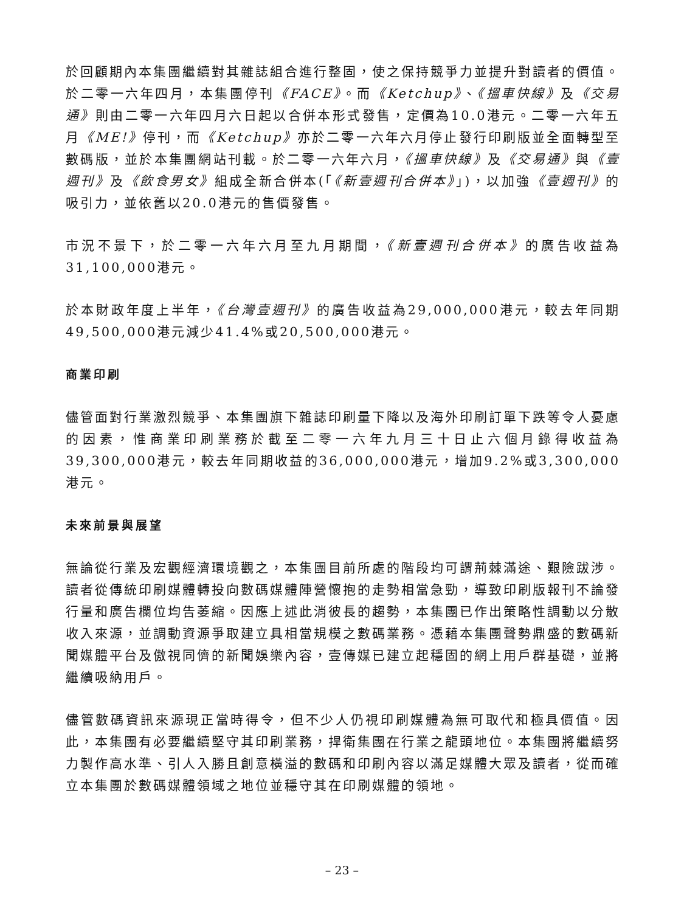於回顧期內本集團繼續對其雜誌組合進行整固，使之保持競爭力並提升對讀者的價值。於二零一六年四月，本集團停刊《FACE》。而《Ketchup》、《搵車快線》及《交易通》則由二零一六年四月六日起以合併本形式發售，定價為10.0港元。二零一六年五月《ME!》停刊，而《Ketchup》亦於二零一六年六月停止發行印刷版並全面轉型至數碼版，並於本集團網站刊載。於二零一六年六月，《搵車快線》及《交易通》與《壹週刊》及《飲食男女》組成全新合併本(「《新壹週刊合併本》」)，以加強《壹週刊》的吸引力，並依舊以20.0港元的售價發售。
市況不景下，於二零一六年六月至九月期間，《新壹週刊合併本》的廣告收益為31,100,000港元。
於本財政年度上半年，《台灣壹週刊》的廣告收益為29,000,000港元，較去年同期49,500,000港元減少41.4%或20,500,000港元。
商業印刷
儘管面對行業激烈競爭、本集團旗下雜誌印刷量下降以及海外印刷訂單下跌等令人憂慮的因素，惟商業印刷業務於截至二零一六年九月三十日止六個月錄得收益為39,300,000港元，較去年同期收益的36,000,000港元，增加9.2%或3,300,000港元。
未來前景與展望
無論從行業及宏觀經濟環境觀之，本集團目前所處的階段均可謂荊棘滿途、艱險跋涉。讀者從傳統印刷媒體轉投向數碼媒體陣營懷抱的走勢相當急勁，導致印刷版報刊不論發行量和廣告欄位均告萎縮。因應上述此消彼長的趨勢，本集團已作出策略性調動以分散收入來源，並調動資源爭取建立具相當規模之數碼業務。憑藉本集團聲勢鼎盛的數碼新聞媒體平台及傲視同儕的新聞娛樂內容，壹傳媒已建立起穩固的網上用戶群基礎，並將繼續吸納用戶。
儘管數碼資訊來源現正當時得令，但不少人仍視印刷媒體為無可取代和極具價值。因此，本集團有必要繼續堅守其印刷業務，捍衛集團在行業之龍頭地位。本集團將繼續努力製作高水準、引人入勝且創意橫溢的數碼和印刷內容以滿足媒體大眾及讀者，從而確立本集團於數碼媒體領域之地位並穩守其在印刷媒體的領地。
– 23 –